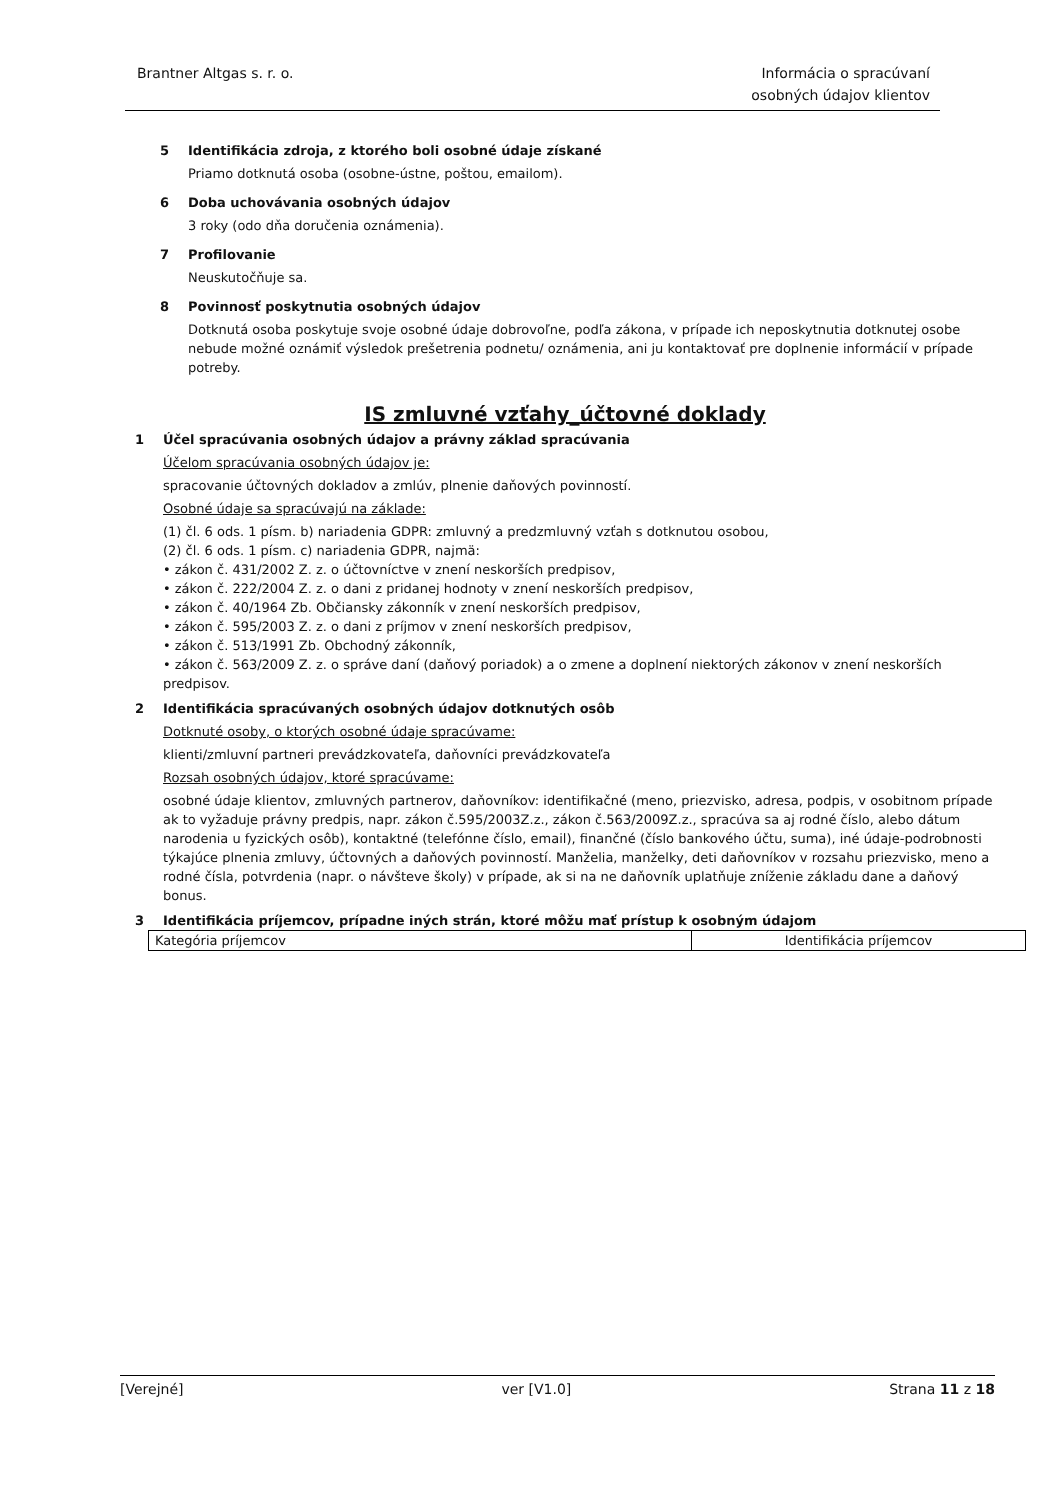Brantner Altgas s. r. o. Informácia o spracúvaní
osobných údajov klientov
5 Identifikácia zdroja, z ktorého boli osobné údaje získané
Priamo dotknutá osoba (osobne-ústne, poštou, emailom).
6 Doba uchovávania osobných údajov
3 roky (odo dňa doručenia oznámenia).
7 Profilovanie
Neuskutočňuje sa.
8 Povinnosť poskytnutia osobných údajov
Dotknutá osoba poskytuje svoje osobné údaje dobrovoľne, podľa zákona, v prípade ich neposkytnutia dotknutej osobe nebude možné oznámiť výsledok prešetrenia podnetu/ oznámenia, ani ju kontaktovať pre doplnenie informácií v prípade potreby.
IS zmluvné vzťahy_účtovné doklady
1 Účel spracúvania osobných údajov a právny základ spracúvania
Účelom spracúvania osobných údajov je:
spracovanie účtovných dokladov a zmlúv, plnenie daňových povinností.
Osobné údaje sa spracúvajú na základe:
(1) čl. 6 ods. 1 písm. b) nariadenia GDPR: zmluvný a predzmluvný vzťah s dotknutou osobou,
(2) čl. 6 ods. 1 písm. c) nariadenia GDPR, najmä:
• zákon č. 431/2002 Z. z. o účtovníctve v znení neskorších predpisov,
• zákon č. 222/2004 Z. z. o dani z pridanej hodnoty v znení neskorších predpisov,
• zákon č. 40/1964 Zb. Občiansky zákonník v znení neskorších predpisov,
• zákon č. 595/2003 Z. z. o dani z príjmov v znení neskorších predpisov,
• zákon č. 513/1991 Zb. Obchodný zákonník,
• zákon č. 563/2009 Z. z. o správe daní (daňový poriadok) a o zmene a doplnení niektorých zákonov v znení neskorších predpisov.
2 Identifikácia spracúvaných osobných údajov dotknutých osôb
Dotknuté osoby, o ktorých osobné údaje spracúvame:
klienti/zmluvní partneri prevádzkovateľa, daňovníci prevádzkovateľa
Rozsah osobných údajov, ktoré spracúvame:
osobné údaje klientov, zmluvných partnerov, daňovníkov: identifikačné (meno, priezvisko, adresa, podpis, v osobitnom prípade ak to vyžaduje právny predpis, napr. zákon č.595/2003Z.z., zákon č.563/2009Z.z., spracúva sa aj rodné číslo, alebo dátum narodenia u fyzických osôb), kontaktné (telefónne číslo, email), finančné (číslo bankového účtu, suma), iné údaje-podrobnosti týkajúce plnenia zmluvy, účtovných a daňových povinností. Manželia, manželky, deti daňovníkov v rozsahu priezvisko, meno a rodné čísla, potvrdenia (napr. o návšteve školy) v prípade, ak si na ne daňovník uplatňuje zníženie základu dane a daňový bonus.
3 Identifikácia príjemcov, prípadne iných strán, ktoré môžu mať prístup k osobným údajom
| Kategória príjemcov | Identifikácia príjemcov |
[Verejné] ver [V1.0] Strana 11 z 18